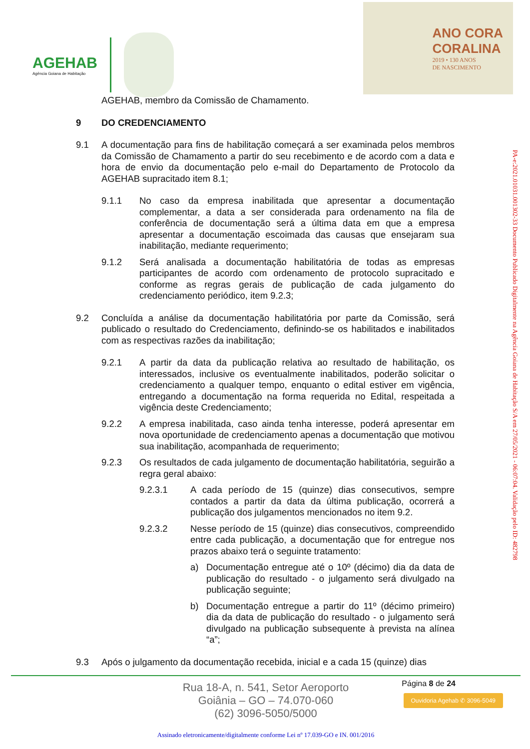AGEHAB
Agência Goiana de Habitação
ANO CORA
CORALINA
2019 • 130 ANOS
DE NASCIMENTO
AGEHAB, membro da Comissão de Chamamento.
9 DO CREDENCIAMENTO
9.1 A documentação para fins de habilitação começará a ser examinada pelos membros da Comissão de Chamamento a partir do seu recebimento e de acordo com a data e hora de envio da documentação pelo e-mail do Departamento de Protocolo da AGEHAB supracitado item 8.1;
9.1.1 No caso da empresa inabilitada que apresentar a documentação complementar, a data a ser considerada para ordenamento na fila de conferência de documentação será a última data em que a empresa apresentar a documentação escoimada das causas que ensejaram sua inabilitação, mediante requerimento;
9.1.2 Será analisada a documentação habilitatória de todas as empresas participantes de acordo com ordenamento de protocolo supracitado e conforme as regras gerais de publicação de cada julgamento do credenciamento periódico, item 9.2.3;
9.2 Concluída a análise da documentação habilitatória por parte da Comissão, será publicado o resultado do Credenciamento, definindo-se os habilitados e inabilitados com as respectivas razões da inabilitação;
9.2.1 A partir da data da publicação relativa ao resultado de habilitação, os interessados, inclusive os eventualmente inabilitados, poderão solicitar o credenciamento a qualquer tempo, enquanto o edital estiver em vigência, entregando a documentação na forma requerida no Edital, respeitada a vigência deste Credenciamento;
9.2.2 A empresa inabilitada, caso ainda tenha interesse, poderá apresentar em nova oportunidade de credenciamento apenas a documentação que motivou sua inabilitação, acompanhada de requerimento;
9.2.3 Os resultados de cada julgamento de documentação habilitatória, seguirão a regra geral abaixo:
9.2.3.1 A cada período de 15 (quinze) dias consecutivos, sempre contados a partir da data da última publicação, ocorrerá a publicação dos julgamentos mencionados no item 9.2.
9.2.3.2 Nesse período de 15 (quinze) dias consecutivos, compreendido entre cada publicação, a documentação que for entregue nos prazos abaixo terá o seguinte tratamento:
a) Documentação entregue até o 10º (décimo) dia da data de publicação do resultado - o julgamento será divulgado na publicação seguinte;
b) Documentação entregue a partir do 11º (décimo primeiro) dia da data de publicação do resultado - o julgamento será divulgado na publicação subsequente à prevista na alínea “a”;
9.3 Após o julgamento da documentação recebida, inicial e a cada 15 (quinze) dias
PA-e:2021.01031.001302-33 Documento Publicado Digitalmente na Agência Goiana de Habitação S/A em 27/05/2021 - 06:07:04. Validação pelo ID: 482798
Página 8 de 24
Rua 18-A, n. 541, Setor Aeroporto
Goiânia – GO – 74.070-060
(62) 3096-5050/5000
Ouvidoria Agehab ✆ 3096-5049
Assinado eletronicamente/digitalmente conforme Lei nº 17.039-GO e IN. 001/2016